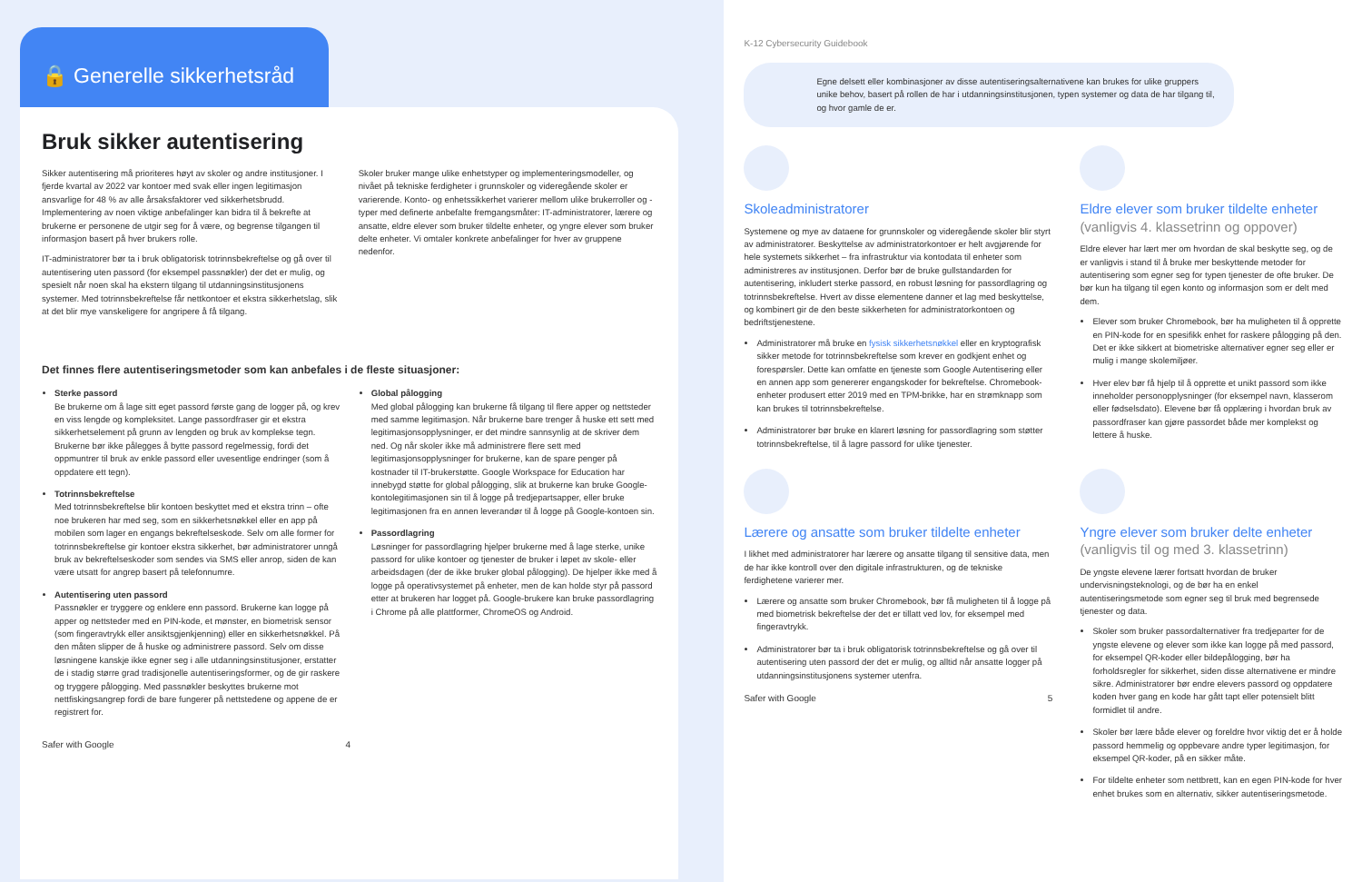🔒 Generelle sikkerhetsråd
Bruk sikker autentisering
Sikker autentisering må prioriteres høyt av skoler og andre institusjoner. I fjerde kvartal av 2022 var kontoer med svak eller ingen legitimasjon ansvarlige for 48 % av alle årsaksfaktorer ved sikkerhetsbrudd. Implementering av noen viktige anbefalinger kan bidra til å bekrefte at brukerne er personene de utgir seg for å være, og begrense tilgangen til informasjon basert på hver brukers rolle.
IT-administratorer bør ta i bruk obligatorisk totrinnsbekreftelse og gå over til autentisering uten passord (for eksempel passnøkler) der det er mulig, og spesielt når noen skal ha ekstern tilgang til utdanningsinstitusjonens systemer. Med totrinnsbekreftelse får nettkontoer et ekstra sikkerhetslag, slik at det blir mye vanskeligere for angripere å få tilgang.
Skoler bruker mange ulike enhetstyper og implementeringsmodeller, og nivået på tekniske ferdigheter i grunnskoler og videregående skoler er varierende. Konto- og enhetssikkerhet varierer mellom ulike brukerroller og -typer med definerte anbefalte fremgangsmåter: IT-administratorer, lærere og ansatte, eldre elever som bruker tildelte enheter, og yngre elever som bruker delte enheter. Vi omtaler konkrete anbefalinger for hver av gruppene nedenfor.
Det finnes flere autentiseringsmetoder som kan anbefales i de fleste situasjoner:
Sterke passord
Be brukerne om å lage sitt eget passord første gang de logger på, og krev en viss lengde og kompleksitet. Lange passordfraser gir et ekstra sikkerhetselement på grunn av lengden og bruk av komplekse tegn. Brukerne bør ikke pålegges å bytte passord regelmessig, fordi det oppmuntrer til bruk av enkle passord eller uvesentlige endringer (som å oppdatere ett tegn).
Totrinnsbekreftelse
Med totrinnsbekreftelse blir kontoen beskyttet med et ekstra trinn – ofte noe brukeren har med seg, som en sikkerhetsnøkkel eller en app på mobilen som lager en engangs bekreftelseskode. Selv om alle former for totrinnsbekreftelse gir kontoer ekstra sikkerhet, bør administratorer unngå bruk av bekreftelseskoder som sendes via SMS eller anrop, siden de kan være utsatt for angrep basert på telefonnumre.
Autentisering uten passord
Passnøkler er tryggere og enklere enn passord. Brukerne kan logge på apper og nettsteder med en PIN-kode, et mønster, en biometrisk sensor (som fingeravtrykk eller ansiktsgjenkjenning) eller en sikkerhetsnøkkel. På den måten slipper de å huske og administrere passord. Selv om disse løsningene kanskje ikke egner seg i alle utdanningsinstitusjoner, erstatter de i stadig større grad tradisjonelle autentiseringsformer, og de gir raskere og tryggere pålogging. Med passnøkler beskyttes brukerne mot nettfiskingsangrep fordi de bare fungerer på nettstedene og appene de er registrert for.
Global pålogging
Med global pålogging kan brukerne få tilgang til flere apper og nettsteder med samme legitimasjon. Når brukerne bare trenger å huske ett sett med legitimasjonsopplysninger, er det mindre sannsynlig at de skriver dem ned. Og når skoler ikke må administrere flere sett med legitimasjonsopplysninger for brukerne, kan de spare penger på kostnader til IT-brukerstøtte. Google Workspace for Education har innebygd støtte for global pålogging, slik at brukerne kan bruke Google-kontolegitimasjonen sin til å logge på tredjepartsapper, eller bruke legitimasjonen fra en annen leverandør til å logge på Google-kontoen sin.
Passordlagring
Løsninger for passordlagring hjelper brukerne med å lage sterke, unike passord for ulike kontoer og tjenester de bruker i løpet av skole- eller arbeidsdagen (der de ikke bruker global pålogging). De hjelper ikke med å logge på operativsystemet på enheter, men de kan holde styr på passord etter at brukeren har logget på. Google-brukere kan bruke passordlagring i Chrome på alle plattformer, ChromeOS og Android.
Safer with Google 4
K-12 Cybersecurity Guidebook
Egne delsett eller kombinasjoner av disse autentiseringsalternativene kan brukes for ulike gruppers unike behov, basert på rollen de har i utdanningsinstitusjonen, typen systemer og data de har tilgang til, og hvor gamle de er.
Skoleadministratorer
Systemene og mye av dataene for grunnskoler og videregående skoler blir styrt av administratorer. Beskyttelse av administratorkontoer er helt avgjørende for hele systemets sikkerhet – fra infrastruktur via kontodata til enheter som administreres av institusjonen. Derfor bør de bruke gullstandarden for autentisering, inkludert sterke passord, en robust løsning for passordlagring og totrinnsbekreftelse. Hvert av disse elementene danner et lag med beskyttelse, og kombinert gir de den beste sikkerheten for administratorkontoen og bedriftstjenestene.
Administratorer må bruke en fysisk sikkerhetsnøkkel eller en kryptografisk sikker metode for totrinnsbekreftelse som krever en godkjent enhet og forespørsler. Dette kan omfatte en tjeneste som Google Autentisering eller en annen app som genererer engangskoder for bekreftelse. Chromebook-enheter produsert etter 2019 med en TPM-brikke, har en strømknapp som kan brukes til totrinnsbekreftelse.
Administratorer bør bruke en klarert løsning for passordlagring som støtter totrinnsbekreftelse, til å lagre passord for ulike tjenester.
Eldre elever som bruker tildelte enheter (vanligvis 4. klassetrinn og oppover)
Eldre elever har lært mer om hvordan de skal beskytte seg, og de er vanligvis i stand til å bruke mer beskyttende metoder for autentisering som egner seg for typen tjenester de ofte bruker. De bør kun ha tilgang til egen konto og informasjon som er delt med dem.
Elever som bruker Chromebook, bør ha muligheten til å opprette en PIN-kode for en spesifikk enhet for raskere pålogging på den. Det er ikke sikkert at biometriske alternativer egner seg eller er mulig i mange skolemiljøer.
Hver elev bør få hjelp til å opprette et unikt passord som ikke inneholder personopplysninger (for eksempel navn, klasserom eller fødselsdato). Elevene bør få opplæring i hvordan bruk av passordfraser kan gjøre passordet både mer komplekst og lettere å huske.
Lærere og ansatte som bruker tildelte enheter
I likhet med administratorer har lærere og ansatte tilgang til sensitive data, men de har ikke kontroll over den digitale infrastrukturen, og de tekniske ferdighetene varierer mer.
Lærere og ansatte som bruker Chromebook, bør få muligheten til å logge på med biometrisk bekreftelse der det er tillatt ved lov, for eksempel med fingeravtrykk.
Administratorer bør ta i bruk obligatorisk totrinnsbekreftelse og gå over til autentisering uten passord der det er mulig, og alltid når ansatte logger på utdanningsinstitusjonens systemer utenfra.
Safer with Google 5
Yngre elever som bruker delte enheter (vanligvis til og med 3. klassetrinn)
De yngste elevene lærer fortsatt hvordan de bruker undervisningsteknologi, og de bør ha en enkel autentiseringsmetode som egner seg til bruk med begrensede tjenester og data.
Skoler som bruker passordalternativer fra tredjeparter for de yngste elevene og elever som ikke kan logge på med passord, for eksempel QR-koder eller bildepålogging, bør ha forholdsregler for sikkerhet, siden disse alternativene er mindre sikre. Administratorer bør endre elevers passord og oppdatere koden hver gang en kode har gått tapt eller potensielt blitt formidlet til andre.
Skoler bør lære både elever og foreldre hvor viktig det er å holde passord hemmelig og oppbevare andre typer legitimasjon, for eksempel QR-koder, på en sikker måte.
For tildelte enheter som nettbrett, kan en egen PIN-kode for hver enhet brukes som en alternativ, sikker autentiseringsmetode.